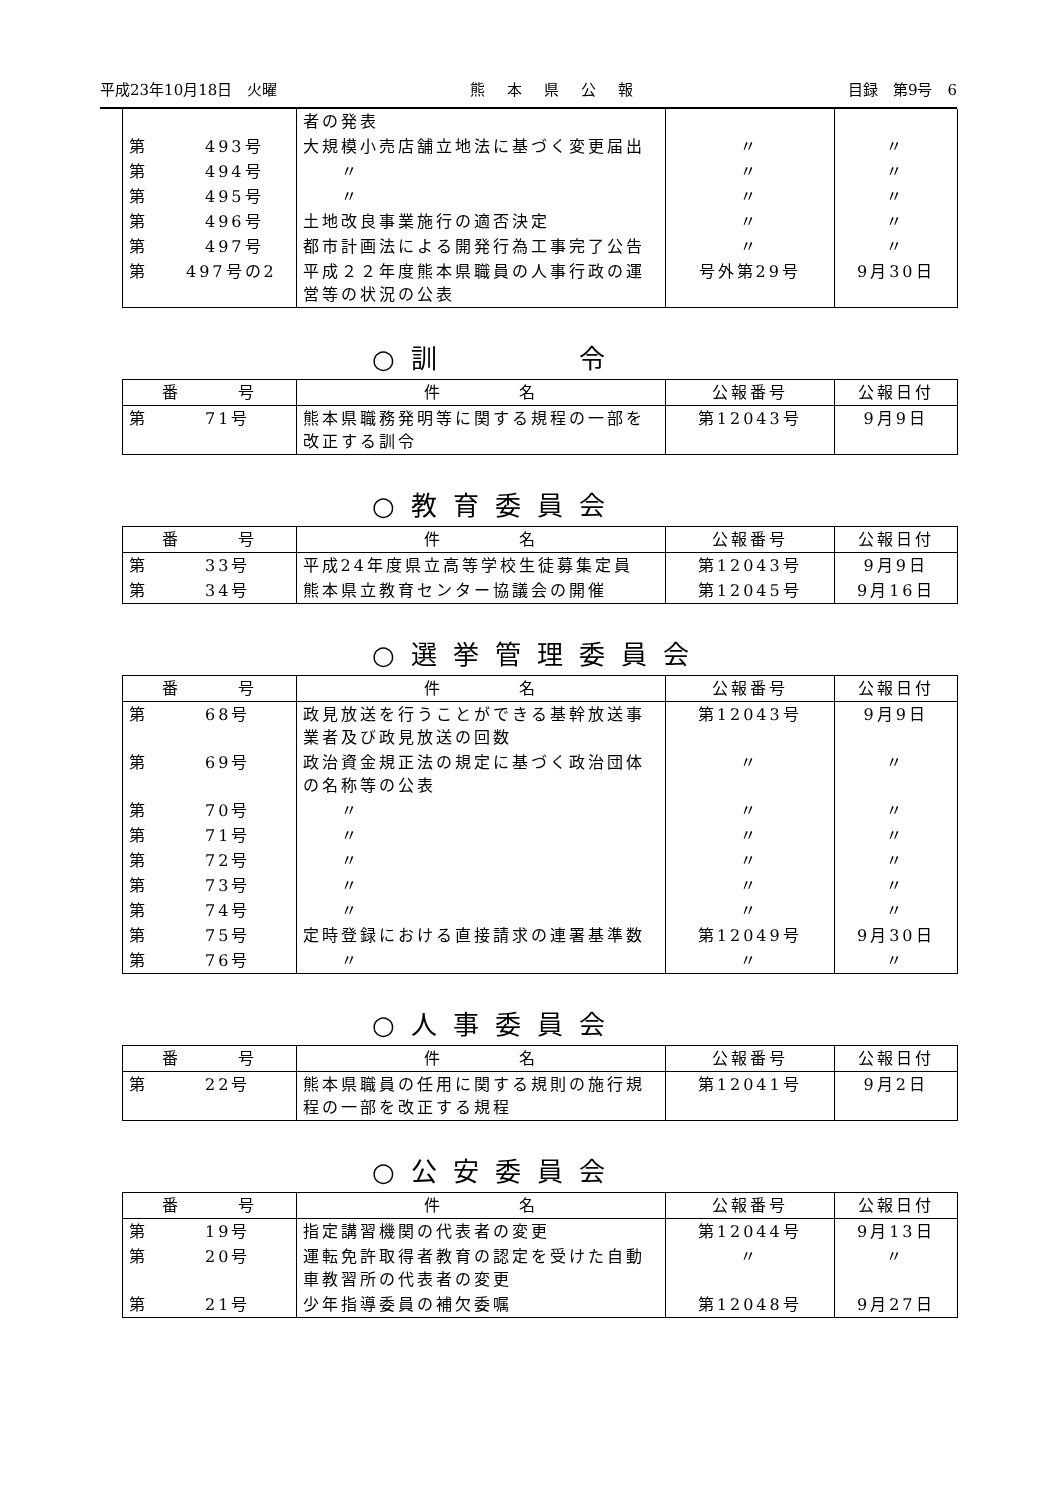平成23年10月18日　火曜 熊本県公報 目録　第9号　6
| | 者の発表 | | |
| 第 493号 | 大規模小売店舗立地法に基づく変更届出 | 〃 | 〃 |
| 第 494号 | 〃 | 〃 | 〃 |
| 第 495号 | 〃 | 〃 | 〃 |
| 第 496号 | 土地改良事業施行の適否決定 | 〃 | 〃 |
| 第 497号 | 都市計画法による開発行為工事完了公告 | 〃 | 〃 |
| 第 497号の2 | 平成２２年度熊本県職員の人事行政の運営等の状況の公表 | 号外第29号 | 9月30日 |
○訓　　　令
| 番 号 | 件 名 | 公報番号 | 公報日付 |
| --- | --- | --- | --- |
| 第 71号 | 熊本県職務発明等に関する規程の一部を改正する訓令 | 第12043号 | 9月9日 |
○教育委員会
| 番 号 | 件 名 | 公報番号 | 公報日付 |
| --- | --- | --- | --- |
| 第 33号 | 平成24年度県立高等学校生徒募集定員 | 第12043号 | 9月9日 |
| 第 34号 | 熊本県立教育センター協議会の開催 | 第12045号 | 9月16日 |
○選挙管理委員会
| 番 号 | 件 名 | 公報番号 | 公報日付 |
| --- | --- | --- | --- |
| 第 68号 | 政見放送を行うことができる基幹放送事業者及び政見放送の回数 | 第12043号 | 9月9日 |
| 第 69号 | 政治資金規正法の規定に基づく政治団体の名称等の公表 | 〃 | 〃 |
| 第 70号 | 〃 | 〃 | 〃 |
| 第 71号 | 〃 | 〃 | 〃 |
| 第 72号 | 〃 | 〃 | 〃 |
| 第 73号 | 〃 | 〃 | 〃 |
| 第 74号 | 〃 | 〃 | 〃 |
| 第 75号 | 定時登録における直接請求の連署基準数 | 第12049号 | 9月30日 |
| 第 76号 | 〃 | 〃 | 〃 |
○人事委員会
| 番 号 | 件 名 | 公報番号 | 公報日付 |
| --- | --- | --- | --- |
| 第 22号 | 熊本県職員の任用に関する規則の施行規程の一部を改正する規程 | 第12041号 | 9月2日 |
○公安委員会
| 番 号 | 件 名 | 公報番号 | 公報日付 |
| --- | --- | --- | --- |
| 第 19号 | 指定講習機関の代表者の変更 | 第12044号 | 9月13日 |
| 第 20号 | 運転免許取得者教育の認定を受けた自動車教習所の代表者の変更 | 〃 | 〃 |
| 第 21号 | 少年指導委員の補欠委嘱 | 第12048号 | 9月27日 |